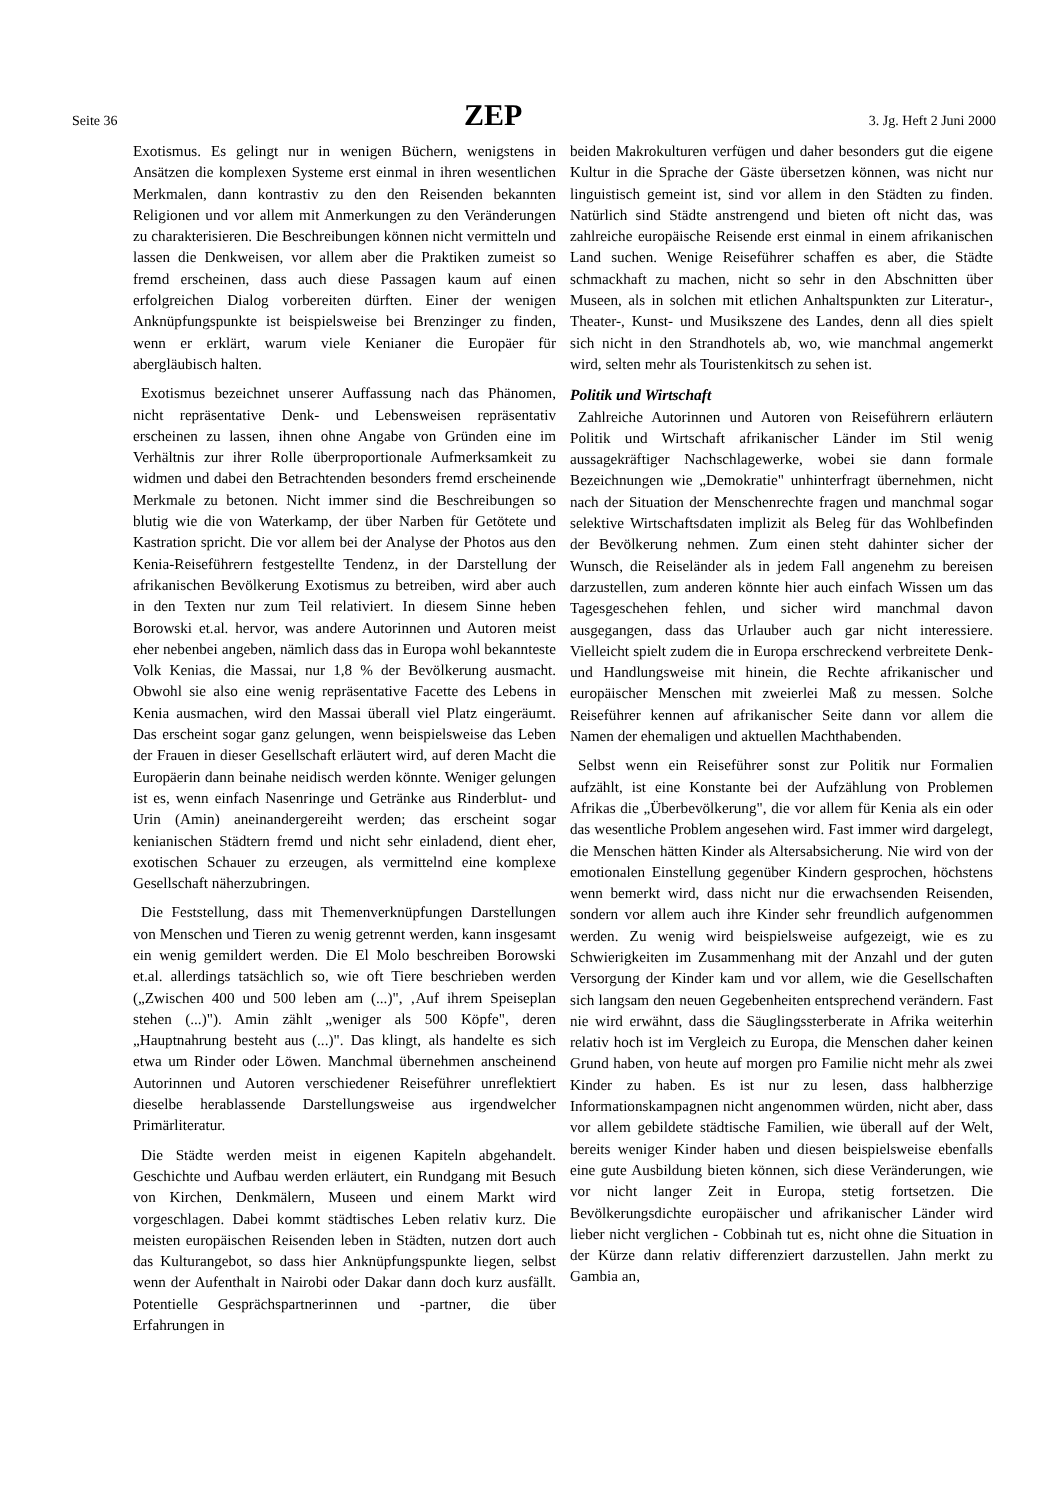Seite 36 ZEP 3. Jg. Heft 2 Juni 2000
Exotismus. Es gelingt nur in wenigen Büchern, wenigstens in Ansätzen die komplexen Systeme erst einmal in ihren wesentlichen Merkmalen, dann kontrastiv zu den den Reisenden bekannten Religionen und vor allem mit Anmerkungen zu den Veränderungen zu charakterisieren. Die Beschreibungen können nicht vermitteln und lassen die Denkweisen, vor allem aber die Praktiken zumeist so fremd erscheinen, dass auch diese Passagen kaum auf einen erfolgreichen Dialog vorbereiten dürften. Einer der wenigen Anknüpfungspunkte ist beispielsweise bei Brenzinger zu finden, wenn er erklärt, warum viele Kenianer die Europäer für abergläubisch halten.
Exotismus bezeichnet unserer Auffassung nach das Phänomen, nicht repräsentative Denk- und Lebensweisen repräsentativ erscheinen zu lassen, ihnen ohne Angabe von Gründen eine im Verhältnis zur ihrer Rolle überproportionale Aufmerksamkeit zu widmen und dabei den Betrachtenden besonders fremd erscheinende Merkmale zu betonen. Nicht immer sind die Beschreibungen so blutig wie die von Waterkamp, der über Narben für Getötete und Kastration spricht. Die vor allem bei der Analyse der Photos aus den Kenia-Reiseführern festgestellte Tendenz, in der Darstellung der afrikanischen Bevölkerung Exotismus zu betreiben, wird aber auch in den Texten nur zum Teil relativiert. In diesem Sinne heben Borowski et.al. hervor, was andere Autorinnen und Autoren meist eher nebenbei angeben, nämlich dass das in Europa wohl bekannteste Volk Kenias, die Massai, nur 1,8 % der Bevölkerung ausmacht. Obwohl sie also eine wenig repräsentative Facette des Lebens in Kenia ausmachen, wird den Massai überall viel Platz eingeräumt. Das erscheint sogar ganz gelungen, wenn beispielsweise das Leben der Frauen in dieser Gesellschaft erläutert wird, auf deren Macht die Europäerin dann beinahe neidisch werden könnte. Weniger gelungen ist es, wenn einfach Nasenringe und Getränke aus Rinderblut- und Urin (Amin) aneinandergereiht werden; das erscheint sogar kenianischen Städtern fremd und nicht sehr einladend, dient eher, exotischen Schauer zu erzeugen, als vermittelnd eine komplexe Gesellschaft näherzubringen.
Die Feststellung, dass mit Themenverknüpfungen Darstellungen von Menschen und Tieren zu wenig getrennt werden, kann insgesamt ein wenig gemildert werden. Die El Molo beschreiben Borowski et.al. allerdings tatsächlich so, wie oft Tiere beschrieben werden („Zwischen 400 und 500 leben am (...)", ‚Auf ihrem Speiseplan stehen (...)"). Amin zählt „weniger als 500 Köpfe", deren „Hauptnahrung besteht aus (...)". Das klingt, als handelte es sich etwa um Rinder oder Löwen. Manchmal übernehmen anscheinend Autorinnen und Autoren verschiedener Reiseführer unreflektiert dieselbe herablassende Darstellungsweise aus irgendwelcher Primärliteratur.
Die Städte werden meist in eigenen Kapiteln abgehandelt. Geschichte und Aufbau werden erläutert, ein Rundgang mit Besuch von Kirchen, Denkmälern, Museen und einem Markt wird vorgeschlagen. Dabei kommt städtisches Leben relativ kurz. Die meisten europäischen Reisenden leben in Städten, nutzen dort auch das Kulturangebot, so dass hier Anknüpfungspunkte liegen, selbst wenn der Aufenthalt in Nairobi oder Dakar dann doch kurz ausfällt. Potentielle Gesprächspartnerinnen und -partner, die über Erfahrungen in
beiden Makrokulturen verfügen und daher besonders gut die eigene Kultur in die Sprache der Gäste übersetzen können, was nicht nur linguistisch gemeint ist, sind vor allem in den Städten zu finden. Natürlich sind Städte anstrengend und bieten oft nicht das, was zahlreiche europäische Reisende erst einmal in einem afrikanischen Land suchen. Wenige Reiseführer schaffen es aber, die Städte schmackhaft zu machen, nicht so sehr in den Abschnitten über Museen, als in solchen mit etlichen Anhaltspunkten zur Literatur-, Theater-, Kunst- und Musikszene des Landes, denn all dies spielt sich nicht in den Strandhotels ab, wo, wie manchmal angemerkt wird, selten mehr als Touristenkitsch zu sehen ist.
Politik und Wirtschaft
Zahlreiche Autorinnen und Autoren von Reiseführern erläutern Politik und Wirtschaft afrikanischer Länder im Stil wenig aussagekräftiger Nachschlagewerke, wobei sie dann formale Bezeichnungen wie „Demokratie" unhinterfragt übernehmen, nicht nach der Situation der Menschenrechte fragen und manchmal sogar selektive Wirtschaftsdaten implizit als Beleg für das Wohlbefinden der Bevölkerung nehmen. Zum einen steht dahinter sicher der Wunsch, die Reiseländer als in jedem Fall angenehm zu bereisen darzustellen, zum anderen könnte hier auch einfach Wissen um das Tagesgeschehen fehlen, und sicher wird manchmal davon ausgegangen, dass das Urlauber auch gar nicht interessiere. Vielleicht spielt zudem die in Europa erschreckend verbreitete Denk- und Handlungsweise mit hinein, die Rechte afrikanischer und europäischer Menschen mit zweierlei Maß zu messen. Solche Reiseführer kennen auf afrikanischer Seite dann vor allem die Namen der ehemaligen und aktuellen Machthabenden.
Selbst wenn ein Reiseführer sonst zur Politik nur Formalien aufzählt, ist eine Konstante bei der Aufzählung von Problemen Afrikas die „Überbevölkerung", die vor allem für Kenia als ein oder das wesentliche Problem angesehen wird. Fast immer wird dargelegt, die Menschen hätten Kinder als Altersabsicherung. Nie wird von der emotionalen Einstellung gegenüber Kindern gesprochen, höchstens wenn bemerkt wird, dass nicht nur die erwachsenden Reisenden, sondern vor allem auch ihre Kinder sehr freundlich aufgenommen werden. Zu wenig wird beispielsweise aufgezeigt, wie es zu Schwierigkeiten im Zusammenhang mit der Anzahl und der guten Versorgung der Kinder kam und vor allem, wie die Gesellschaften sich langsam den neuen Gegebenheiten entsprechend verändern. Fast nie wird erwähnt, dass die Säuglingssterberate in Afrika weiterhin relativ hoch ist im Vergleich zu Europa, die Menschen daher keinen Grund haben, von heute auf morgen pro Familie nicht mehr als zwei Kinder zu haben. Es ist nur zu lesen, dass halbherzige Informationskampagnen nicht angenommen würden, nicht aber, dass vor allem gebildete städtische Familien, wie überall auf der Welt, bereits weniger Kinder haben und diesen beispielsweise ebenfalls eine gute Ausbildung bieten können, sich diese Veränderungen, wie vor nicht langer Zeit in Europa, stetig fortsetzen. Die Bevölkerungsdichte europäischer und afrikanischer Länder wird lieber nicht verglichen - Cobbinah tut es, nicht ohne die Situation in der Kürze dann relativ differenziert darzustellen. Jahn merkt zu Gambia an,